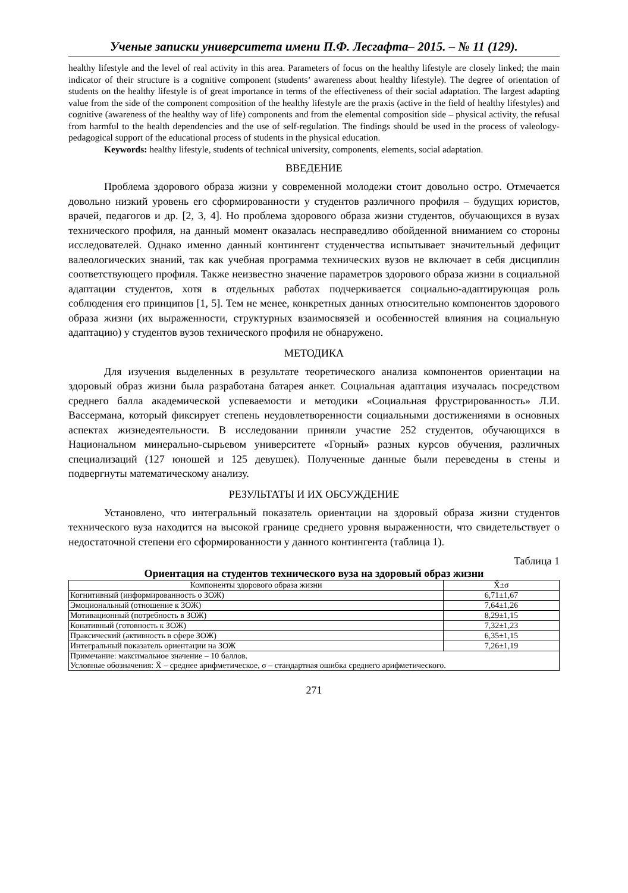Ученые записки университета имени П.Ф. Лесгафта– 2015. – № 11 (129).
healthy lifestyle and the level of real activity in this area. Parameters of focus on the healthy lifestyle are closely linked; the main indicator of their structure is a cognitive component (students’ awareness about healthy lifestyle). The degree of orientation of students on the healthy lifestyle is of great importance in terms of the effectiveness of their social adaptation. The largest adapting value from the side of the component composition of the healthy lifestyle are the praxis (active in the field of healthy lifestyles) and cognitive (awareness of the healthy way of life) components and from the elemental composition side – physical activity, the refusal from harmful to the health dependencies and the use of self-regulation. The findings should be used in the process of valeology-pedagogical support of the educational process of students in the physical education.
Keywords: healthy lifestyle, students of technical university, components, elements, social adaptation.
ВВЕДЕНИЕ
Проблема здорового образа жизни у современной молодежи стоит довольно остро. Отмечается довольно низкий уровень его сформированности у студентов различного профиля – будущих юристов, врачей, педагогов и др. [2, 3, 4]. Но проблема здорового образа жизни студентов, обучающихся в вузах технического профиля, на данный момент оказалась несправедливо обойденной вниманием со стороны исследователей. Однако именно данный контингент студенчества испытывает значительный дефицит валеологических знаний, так как учебная программа технических вузов не включает в себя дисциплин соответствующего профиля. Также неизвестно значение параметров здорового образа жизни в социальной адаптации студентов, хотя в отдельных работах подчеркивается социально-адаптирующая роль соблюдения его принципов [1, 5]. Тем не менее, конкретных данных относительно компонентов здорового образа жизни (их выраженности, структурных взаимосвязей и особенностей влияния на социальную адаптацию) у студентов вузов технического профиля не обнаружено.
МЕТОДИКА
Для изучения выделенных в результате теоретического анализа компонентов ориентации на здоровый образ жизни была разработана батарея анкет. Социальная адаптация изучалась посредством среднего балла академической успеваемости и методики «Социальная фрустрированность» Л.И. Вассермана, который фиксирует степень неудовлетворенности социальными достижениями в основных аспектах жизнедеятельности. В исследовании приняли участие 252 студентов, обучающихся в Национальном минерально-сырьевом университете «Горный» разных курсов обучения, различных специализаций (127 юношей и 125 девушек). Полученные данные были переведены в стены и подвергнуты математическому анализу.
РЕЗУЛЬТАТЫ И ИХ ОБСУЖДЕНИЕ
Установлено, что интегральный показатель ориентации на здоровый образа жизни студентов технического вуза находится на высокой границе среднего уровня выраженности, что свидетельствует о недостаточной степени его сформированности у данного контингента (таблица 1).
Таблица 1
Ориентация на студентов технического вуза на здоровый образ жизни
| Компоненты здорового образа жизни | X̄±σ |
| --- | --- |
| Когнитивный (информированность о ЗОЖ) | 6,71±1,67 |
| Эмоциональный (отношение к ЗОЖ) | 7,64±1,26 |
| Мотивационный (потребность в ЗОЖ) | 8,29±1,15 |
| Конативный (готовность к ЗОЖ) | 7,32±1,23 |
| Праксический (активность в сфере ЗОЖ) | 6,35±1,15 |
| Интегральный показатель ориентации на ЗОЖ | 7,26±1,19 |
| Примечание: максимальное значение – 10 баллов. Условные обозначения: X̄ – среднее арифметическое, σ – стандартная ошибка среднего арифметического. | |
271